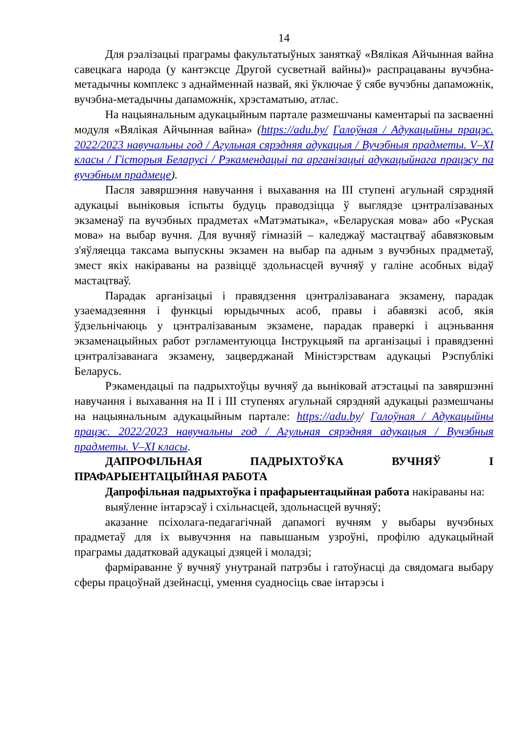14
Для рэалізацыі праграмы факультатыўных заняткаў «Вялікая Айчынная вайна савецкага народа (у кантэксце Другой сусветнай вайны)» распрацаваны вучэбна-метадычны комплекс з аднайменнай назвай, які ўключае ў сябе вучэбны дапаможнік, вучэбна-метадычны дапаможнік, хрэстаматыю, атлас.
На нацыянальным адукацыйным партале размешчаны каментарыі па засваенні модуля «Вялікая Айчынная вайна» (https://adu.by/ Галоўная / Адукацыйны працэс. 2022/2023 навучальны год / Агульная сярэдняя адукацыя / Вучэбныя прадметы. V–XI класы / Гісторыя Беларусі / Рэкамендацыі па арганізацыі адукацыйнага працэсу па вучэбным прадмеце).
Пасля завяршэння навучання і выхавання на III ступені агульнай сярэдняй адукацыі выніковыя іспыты будуць праводзіцца ў выглядзе цэнтралізаваных экзаменаў па вучэбных прадметах «Матэматыка», «Беларуская мова» або «Руская мова» на выбар вучня. Для вучняў гімназій – каледжаў мастацтваў абавязковым з'яўляецца таксама выпускны экзамен на выбар па адным з вучэбных прадметаў, змест якіх накіраваны на развіццё здольнасцей вучняў у галіне асобных відаў мастацтваў.
Парадак арганізацыі і правядзення цэнтралізаванага экзамену, парадак узаемадзеяння і функцыі юрыдычных асоб, правы і абавязкі асоб, якія ўдзельнічаюць у цэнтралізаваным экзамене, парадак праверкі і ацэньвання экзаменацыйных работ рэгламентуюцца Інструкцыяй па арганізацыі і правядзенні цэнтралізаванага экзамену, зацверджанай Міністэрствам адукацыі Рэспублікі Беларусь.
Рэкамендацыі па падрыхтоўцы вучняў да выніковай атэстацыі па завяршэнні навучання і выхавання на II і III ступенях агульнай сярэдняй адукацыі размешчаны на нацыянальным адукацыйным партале: https://adu.by/ Галоўная / Адукацыйны працэс. 2022/2023 навучальны год / Агульная сярэдняя адукацыя / Вучэбныя прадметы. V–XI класы.
ДАПРОФІЛЬНАЯ ПАДРЫХТОЎКА ВУЧНЯЎ І ПРАФАРЫЕНТАЦЫЙНАЯ РАБОТА
Дапрофільная падрыхтоўка і прафарыентацыйная работа накіраваны на:
выяўленне інтарэсаў і схільнасцей, здольнасцей вучняў;
аказанне псіхолага-педагагічнай дапамогі вучням у выбары вучэбных прадметаў для іх вывучэння на павышаным узроўні, профілю адукацыйнай праграмы дадатковай адукацыі дзяцей і моладзі;
фарміраванне ў вучняў унутранай патрэбы і гатоўнасці да свядомага выбару сферы працоўнай дзейнасці, умення суадносіць свае інтарэсы і